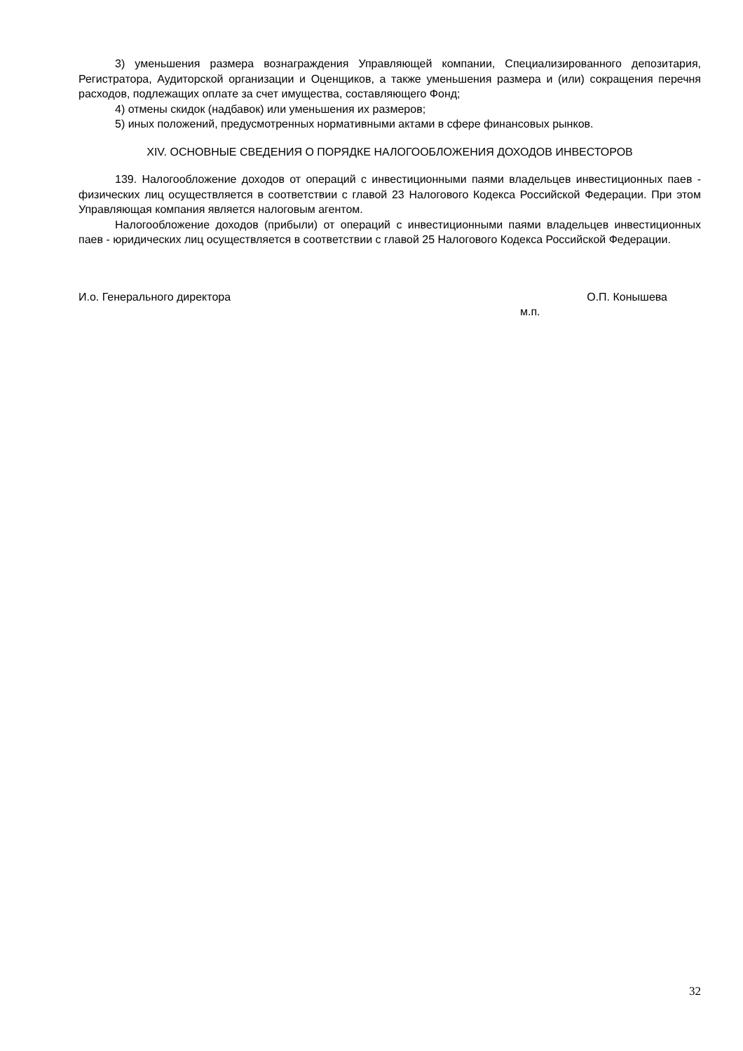3) уменьшения размера вознаграждения Управляющей компании, Специализированного депозитария, Регистратора, Аудиторской организации и Оценщиков, а также уменьшения размера и (или) сокращения перечня расходов, подлежащих оплате за счет имущества, составляющего Фонд;
4) отмены скидок (надбавок) или уменьшения их размеров;
5) иных положений, предусмотренных нормативными актами в сфере финансовых рынков.
XIV. ОСНОВНЫЕ СВЕДЕНИЯ О ПОРЯДКЕ НАЛОГООБЛОЖЕНИЯ ДОХОДОВ ИНВЕСТОРОВ
139. Налогообложение доходов от операций с инвестиционными паями владельцев инвестиционных паев - физических лиц осуществляется в соответствии с главой 23 Налогового Кодекса Российской Федерации. При этом Управляющая компания является налоговым агентом.
Налогообложение доходов (прибыли) от операций с инвестиционными паями владельцев инвестиционных паев - юридических лиц осуществляется в соответствии с главой 25 Налогового Кодекса Российской Федерации.
И.о. Генерального директора О.П. Конышева
м.п.
32